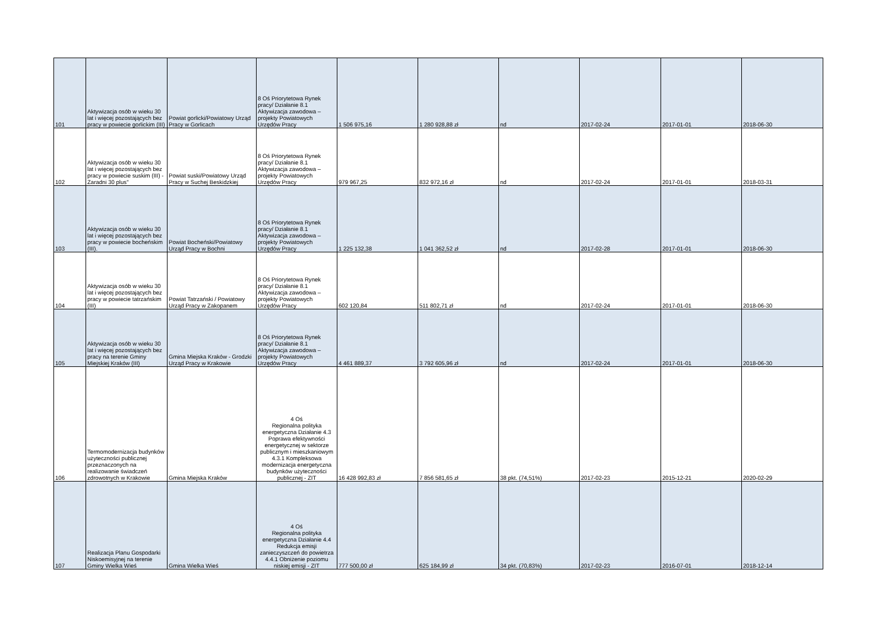| 101 | Aktywizacja osób w wieku 30 lat i więcej pozostających bez pracy w powiecie gorlickim (III) | Powiat gorlicki/Powiatowy Urząd Pracy w Gorlicach | 8 Oś Priorytetowa Rynek pracy/ Działanie 8.1 Aktywizacja zawodowa – projekty Powiatowych Urzędów Pracy | 1 506 975,16 | 1 280 928,88 zł | nd | 2017-02-24 | 2017-01-01 | 2018-06-30 |
| 102 | Aktywizacja osób w wieku 30 lat i więcej pozostających bez pracy w powiecie suskim (III) - Zaradni 30 plus" | Powiat suski/Powiatowy Urząd Pracy w Suchej Beskidzkiej | 8 Oś Priorytetowa Rynek pracy/ Działanie 8.1 Aktywizacja zawodowa – projekty Powiatowych Urzędów Pracy | 979 967,25 | 832 972,16 zł | nd | 2017-02-24 | 2017-01-01 | 2018-03-31 |
| 103 | Aktywizacja osób w wieku 30 lat i więcej pozostających bez pracy w powiecie bocheńskim (III). | Powiat Bocheński/Powiatowy Urząd Pracy w Bochni | 8 Oś Priorytetowa Rynek pracy/ Działanie 8.1 Aktywizacja zawodowa – projekty Powiatowych Urzędów Pracy | 1 225 132,38 | 1 041 362,52 zł | nd | 2017-02-28 | 2017-01-01 | 2018-06-30 |
| 104 | Aktywizacja osób w wieku 30 lat i więcej pozostających bez pracy w powiecie tatrzańskim (III) | Powiat Tatrzański / Powiatowy Urząd Pracy w Zakopanem | 8 Oś Priorytetowa Rynek pracy/ Działanie 8.1 Aktywizacja zawodowa – projekty Powiatowych Urzędów Pracy | 602 120,84 | 511 802,71 zł | nd | 2017-02-24 | 2017-01-01 | 2018-06-30 |
| 105 | Aktywizacja osób w wieku 30 lat i więcej pozostających bez pracy na terenie Gminy Miejskiej Kraków (III) | Gmina Miejska Kraków - Grodzki Urząd Pracy w Krakowie | 8 Oś Priorytetowa Rynek pracy/ Działanie 8.1 Aktywizacja zawodowa – projekty Powiatowych Urzędów Pracy | 4 461 889,37 | 3 792 605,96 zł | nd | 2017-02-24 | 2017-01-01 | 2018-06-30 |
| 106 | Termomodernizacja budynków użyteczności publicznej przeznaczonych na realizowanie świadczeń zdrowotnych w Krakowie | Gmina Miejska Kraków | 4 Oś Regionalna polityka energetyczna Działanie 4.3 Poprawa efektywności energetycznej w sektorze publicznym i mieszkaniowym 4.3.1 Kompleksowa modernizacja energetyczna budynków użyteczności publicznej - ZIT | 16 428 992,83 zł | 7 856 581,65 zł | 38 pkt. (74,51%) | 2017-02-23 | 2015-12-21 | 2020-02-29 |
| 107 | Realizacja Planu Gospodarki Niskoemisyjnej na terenie Gminy Wielka Wieś | Gmina Wielka Wieś | 4 Oś Regionalna polityka energetyczna Działanie 4.4 Redukcja emisji zanieczyszczeń do powietrza 4.4.1 Obniżenie poziomu niskiej emisji - ZIT | 777 500,00 zł | 625 184,99 zł | 34 pkt. (70,83%) | 2017-02-23 | 2016-07-01 | 2018-12-14 |